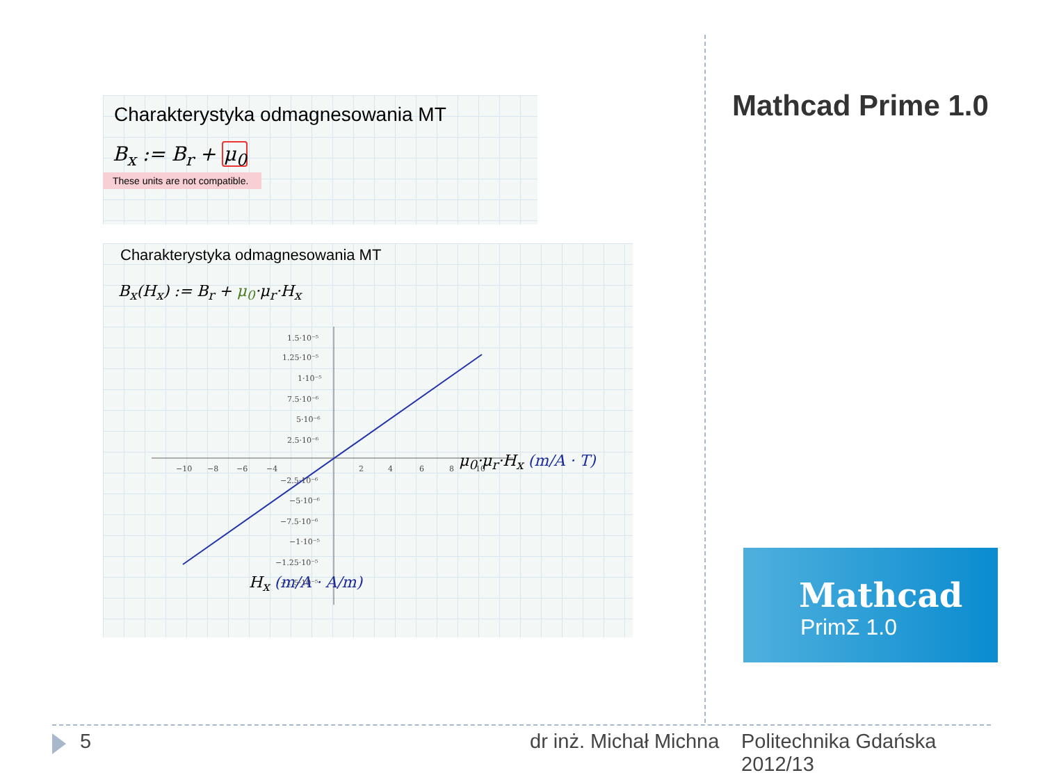Charakterystyka odmagnesowania MT
B<sub>x</sub> := B<sub>r</sub> + μ<sub>0</sub>
These units are not compatible.
Charakterystyka odmagnesowania MT
B<sub>x</sub>(H<sub>x</sub>) := B<sub>r</sub> + μ<sub>0</sub>·μ<sub>r</sub>·H<sub>x</sub>
−10
−8
−6
−4
2
4
6
8
10
1.5·10⁻⁵
1.25·10⁻⁵
1·10⁻⁵
7.5·10⁻⁶
5·10⁻⁶
2.5·10⁻⁶
−2.5·10⁻⁶
−5·10⁻⁶
−7.5·10⁻⁶
−1·10⁻⁵
−1.25·10⁻⁵
−1.5·10⁻⁵
μ<sub>0</sub>·μ<sub>r</sub>·H<sub>x</sub> (m/A · T)
H<sub>x</sub> (m/A · A/m)
Mathcad Prime 1.0
Mathcad
PrimΣ 1.0
5 dr inż. Michał Michna
Politechnika Gdańska
2012/13